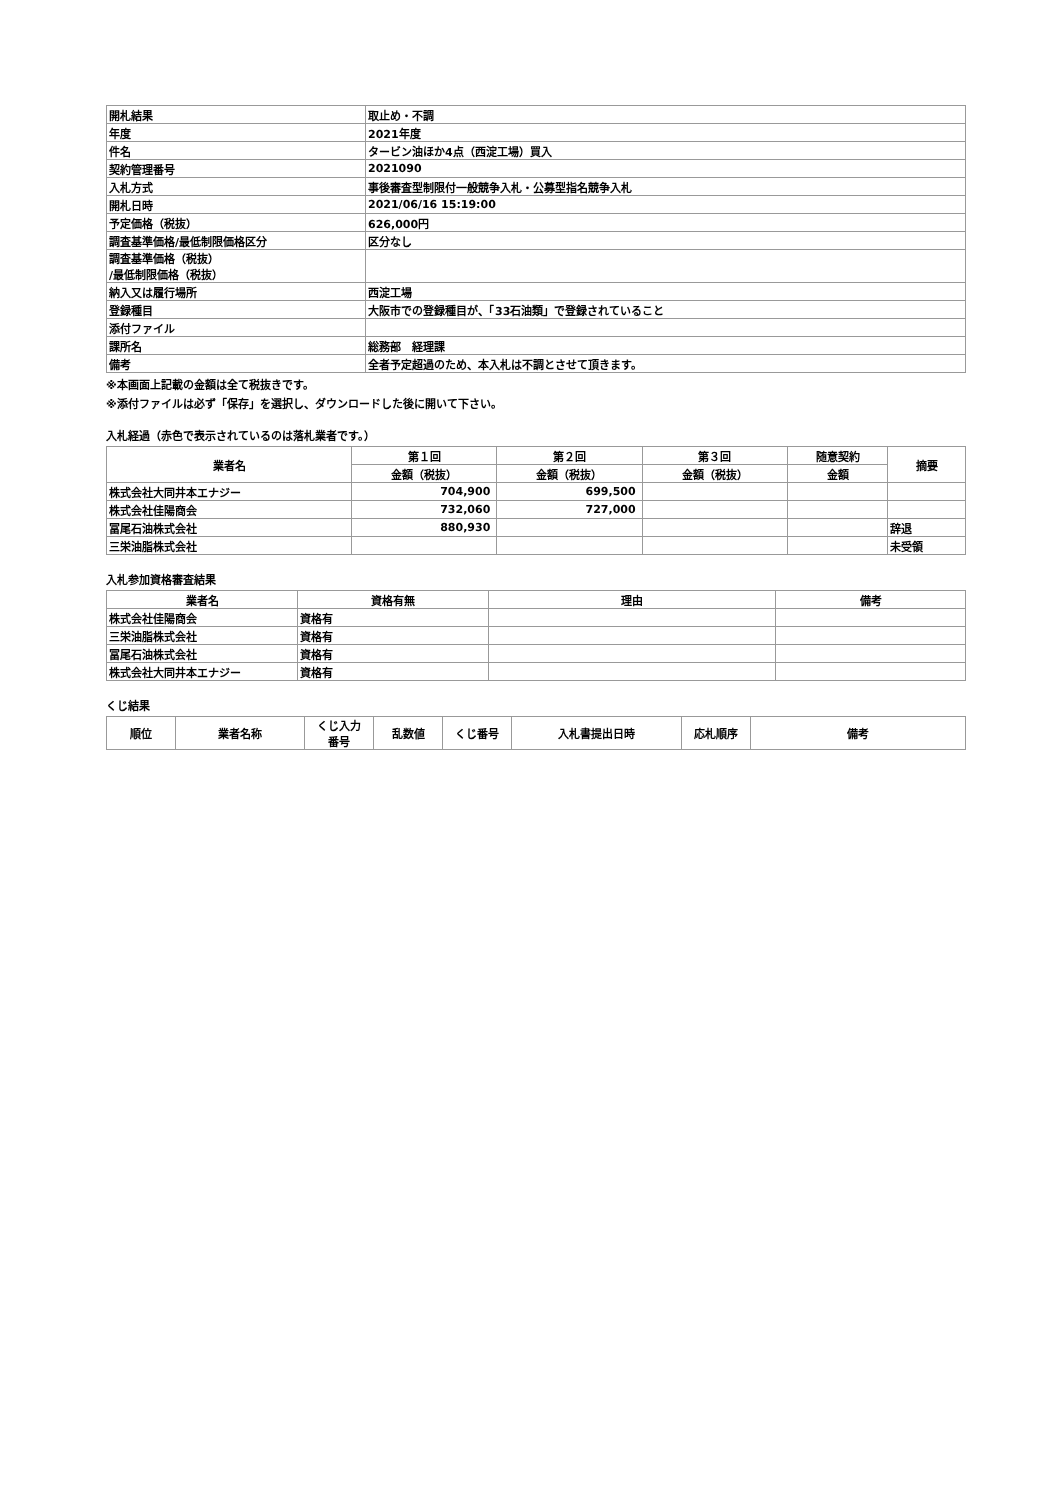| 開札結果 | 取止め・不調 |
| 年度 | 2021年度 |
| 件名 | タービン油ほか4点（西淀工場）買入 |
| 契約管理番号 | 2021090 |
| 入札方式 | 事後審査型制限付一般競争入札・公募型指名競争入札 |
| 開札日時 | 2021/06/16 15:19:00 |
| 予定価格（税抜） | 626,000円 |
| 調査基準価格/最低制限価格区分 | 区分なし |
| 調査基準価格（税抜） /最低制限価格（税抜） | |
| 納入又は履行場所 | 西淀工場 |
| 登録種目 | 大阪市での登録種目が、「33石油類」で登録されていること |
| 添付ファイル | |
| 課所名 | 総務部 経理課 |
| 備考 | 全者予定超過のため、本入札は不調とさせて頂きます。 |
※本画面上記載の金額は全て税抜きです。
※添付ファイルは必ず「保存」を選択し、ダウンロードした後に開いて下さい。
入札経過（赤色で表示されているのは落札業者です。）
| 業者名 | 第１回 | 第２回 | 第３回 | 随意契約 | 摘要 |
| --- | --- | --- | --- | --- | --- |
| | 金額（税抜） | 金額（税抜） | 金額（税抜） | 金額 | |
| 株式会社大同井本エナジー | 704,900 | 699,500 | | | |
| 株式会社佳陽商会 | 732,060 | 727,000 | | | |
| 冨尾石油株式会社 | 880,930 | | | | 辞退 |
| 三栄油脂株式会社 | | | | | 未受領 |
入札参加資格審査結果
| 業者名 | 資格有無 | 理由 | 備考 |
| --- | --- | --- | --- |
| 株式会社佳陽商会 | 資格有 | | |
| 三栄油脂株式会社 | 資格有 | | |
| 冨尾石油株式会社 | 資格有 | | |
| 株式会社大同井本エナジー | 資格有 | | |
くじ結果
| 順位 | 業者名称 | くじ入力 番号 | 乱数値 | くじ番号 | 入札書提出日時 | 応札順序 | 備考 |
| --- | --- | --- | --- | --- | --- | --- | --- |